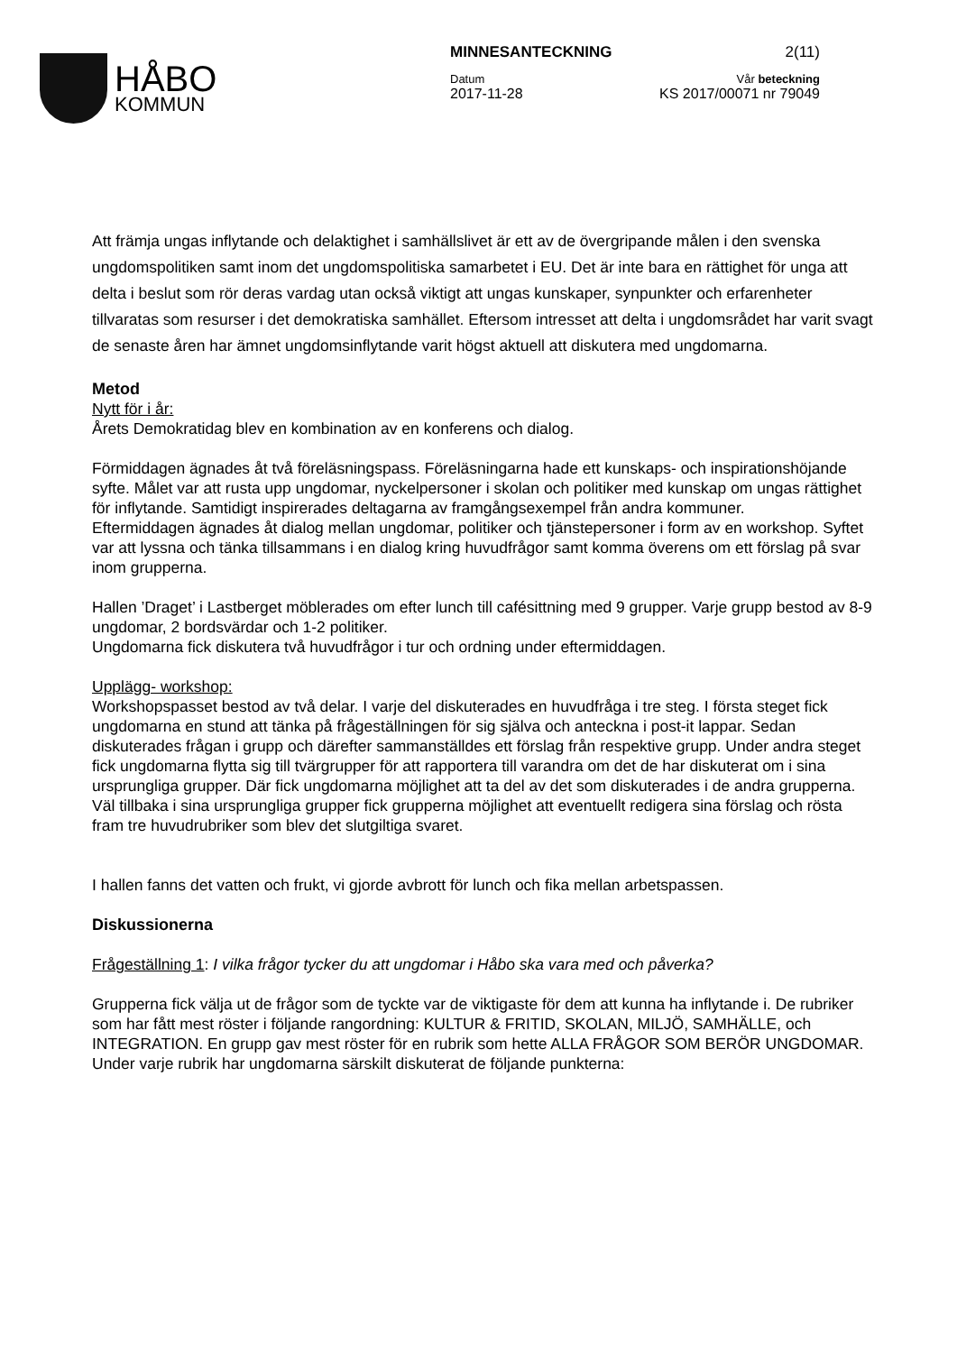HÅBO
KOMMUN
MINNESANTECKNING 2(11)
Datum Vår beteckning
2017-11-28 KS 2017/00071 nr 79049
Att främja ungas inflytande och delaktighet i samhällslivet är ett av de övergripande målen i den svenska ungdomspolitiken samt inom det ungdomspolitiska samarbetet i EU. Det är inte bara en rättighet för unga att delta i beslut som rör deras vardag utan också viktigt att ungas kunskaper, synpunkter och erfarenheter tillvaratas som resurser i det demokratiska samhället. Eftersom intresset att delta i ungdomsrådet har varit svagt de senaste åren har ämnet ungdomsinflytande varit högst aktuell att diskutera med ungdomarna.
Metod
Nytt för i år:
Årets Demokratidag blev en kombination av en konferens och dialog.
Förmiddagen ägnades åt två föreläsningspass. Föreläsningarna hade ett kunskaps- och inspirationshöjande syfte. Målet var att rusta upp ungdomar, nyckelpersoner i skolan och politiker med kunskap om ungas rättighet för inflytande. Samtidigt inspirerades deltagarna av framgångsexempel från andra kommuner.
Eftermiddagen ägnades åt dialog mellan ungdomar, politiker och tjänstepersoner i form av en workshop. Syftet var att lyssna och tänka tillsammans i en dialog kring huvudfrågor samt komma överens om ett förslag på svar inom grupperna.
Hallen ’Draget’ i Lastberget möblerades om efter lunch till cafésittning med 9 grupper. Varje grupp bestod av 8-9 ungdomar, 2 bordsvärdar och 1-2 politiker.
Ungdomarna fick diskutera två huvudfrågor i tur och ordning under eftermiddagen.
Upplägg- workshop:
Workshopspasset bestod av två delar. I varje del diskuterades en huvudfråga i tre steg. I första steget fick ungdomarna en stund att tänka på frågeställningen för sig själva och anteckna i post-it lappar. Sedan diskuterades frågan i grupp och därefter sammanställdes ett förslag från respektive grupp. Under andra steget fick ungdomarna flytta sig till tvärgrupper för att rapportera till varandra om det de har diskuterat om i sina ursprungliga grupper. Där fick ungdomarna möjlighet att ta del av det som diskuterades i de andra grupperna. Väl tillbaka i sina ursprungliga grupper fick grupperna möjlighet att eventuellt redigera sina förslag och rösta fram tre huvudrubriker som blev det slutgiltiga svaret.
I hallen fanns det vatten och frukt, vi gjorde avbrott för lunch och fika mellan arbetspassen.
Diskussionerna
Frågeställning 1: I vilka frågor tycker du att ungdomar i Håbo ska vara med och påverka?
Grupperna fick välja ut de frågor som de tyckte var de viktigaste för dem att kunna ha inflytande i. De rubriker som har fått mest röster i följande rangordning: KULTUR & FRITID, SKOLAN, MILJÖ, SAMHÄLLE, och INTEGRATION. En grupp gav mest röster för en rubrik som hette ALLA FRÅGOR SOM BERÖR UNGDOMAR. Under varje rubrik har ungdomarna särskilt diskuterat de följande punkterna: